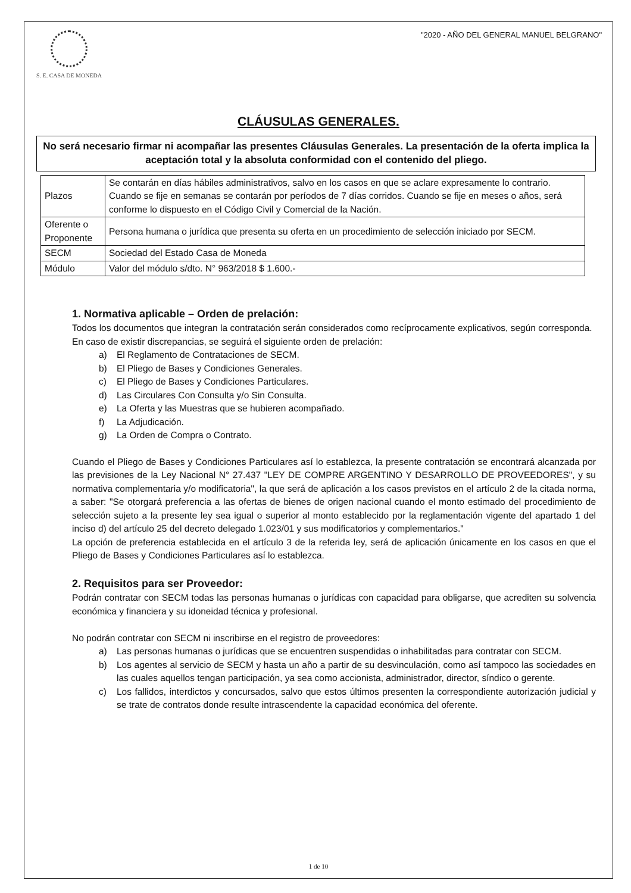S. E. CASA DE MONEDA
"2020 - AÑO DEL GENERAL MANUEL BELGRANO"
CLÁUSULAS GENERALES.
No será necesario firmar ni acompañar las presentes Cláusulas Generales. La presentación de la oferta implica la aceptación total y la absoluta conformidad con el contenido del pliego.
| Plazos | Se contarán en días hábiles administrativos, salvo en los casos en que se aclare expresamente lo contrario. Cuando se fije en semanas se contarán por períodos de 7 días corridos. Cuando se fije en meses o años, será conforme lo dispuesto en el Código Civil y Comercial de la Nación. |
| Oferente o Proponente | Persona humana o jurídica que presenta su oferta en un procedimiento de selección iniciado por SECM. |
| SECM | Sociedad del Estado Casa de Moneda |
| Módulo | Valor del módulo s/dto. N° 963/2018 $ 1.600.- |
1. Normativa aplicable – Orden de prelación:
Todos los documentos que integran la contratación serán considerados como recíprocamente explicativos, según corresponda.
En caso de existir discrepancias, se seguirá el siguiente orden de prelación:
a) El Reglamento de Contrataciones de SECM.
b) El Pliego de Bases y Condiciones Generales.
c) El Pliego de Bases y Condiciones Particulares.
d) Las Circulares Con Consulta y/o Sin Consulta.
e) La Oferta y las Muestras que se hubieren acompañado.
f) La Adjudicación.
g) La Orden de Compra o Contrato.
Cuando el Pliego de Bases y Condiciones Particulares así lo establezca, la presente contratación se encontrará alcanzada por las previsiones de la Ley Nacional N° 27.437 "LEY DE COMPRE ARGENTINO Y DESARROLLO DE PROVEEDORES", y su normativa complementaria y/o modificatoria", la que será de aplicación a los casos previstos en el artículo 2 de la citada norma, a saber: "Se otorgará preferencia a las ofertas de bienes de origen nacional cuando el monto estimado del procedimiento de selección sujeto a la presente ley sea igual o superior al monto establecido por la reglamentación vigente del apartado 1 del inciso d) del artículo 25 del decreto delegado 1.023/01 y sus modificatorios y complementarios."
La opción de preferencia establecida en el artículo 3 de la referida ley, será de aplicación únicamente en los casos en que el Pliego de Bases y Condiciones Particulares así lo establezca.
2. Requisitos para ser Proveedor:
Podrán contratar con SECM todas las personas humanas o jurídicas con capacidad para obligarse, que acrediten su solvencia económica y financiera y su idoneidad técnica y profesional.
No podrán contratar con SECM ni inscribirse en el registro de proveedores:
a) Las personas humanas o jurídicas que se encuentren suspendidas o inhabilitadas para contratar con SECM.
b) Los agentes al servicio de SECM y hasta un año a partir de su desvinculación, como así tampoco las sociedades en las cuales aquellos tengan participación, ya sea como accionista, administrador, director, síndico o gerente.
c) Los fallidos, interdictos y concursados, salvo que estos últimos presenten la correspondiente autorización judicial y se trate de contratos donde resulte intrascendente la capacidad económica del oferente.
1 de 10